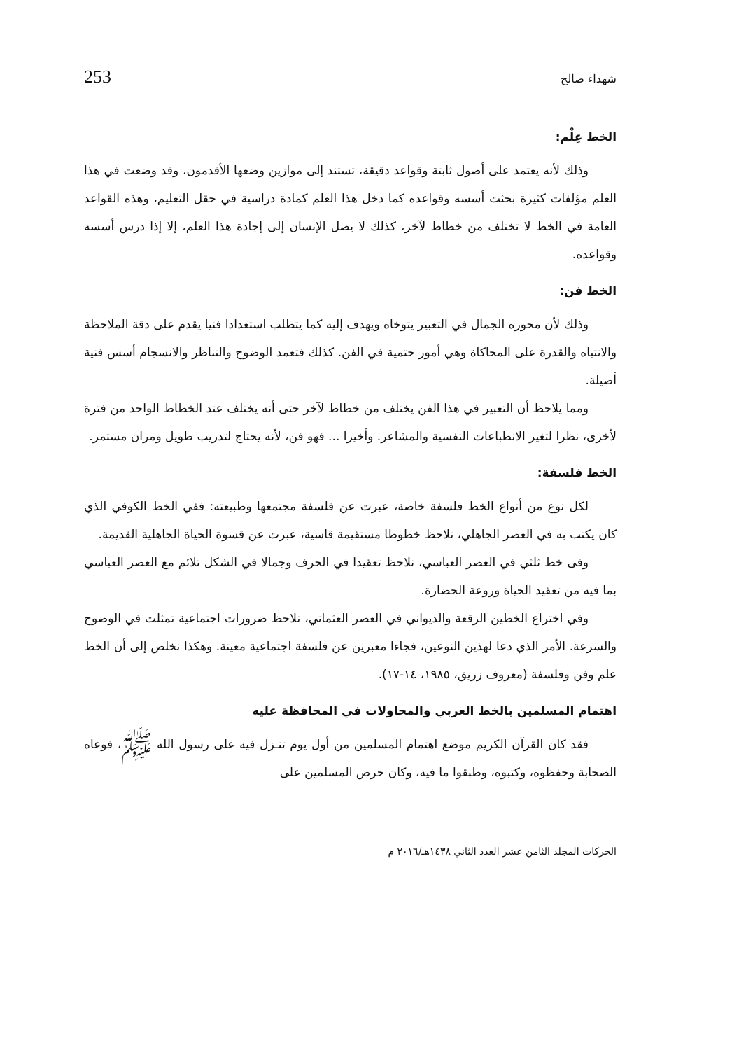شهداء صالح 253
الخط عِلْم:
وذلك لأنه يعتمد على أصول ثابتة وقواعد دقيقة، تستند إلى موازين وضعها الأقدمون، وقد وضعت في هذا العلم مؤلفات كثيرة بحثت أسسه وقواعده كما دخل هذا العلم كمادة دراسية في حقل التعليم، وهذه القواعد العامة في الخط لا تختلف من خطاط لآخر، كذلك لا يصل الإنسان إلى إجادة هذا العلم، إلا إذا درس أسسه وقواعده.
الخط فن:
وذلك لأن محوره الجمال في التعبير يتوخاه ويهدف إليه كما يتطلب استعدادا فنيا يقدم على دقة الملاحظة والانتباه والقدرة على المحاكاة وهي أمور حتمية في الفن. كذلك فتعمد الوضوح والتناظر والانسجام أسس فنية أصيلة.
ومما يلاحظ أن التعبير في هذا الفن يختلف من خطاط لآخر حتى أنه يختلف عند الخطاط الواحد من فترة لأخرى، نظرا لتغير الانطباعات النفسية والمشاعر. وأخيرا ... فهو فن، لأنه يحتاج لتدريب طويل ومران مستمر.
الخط فلسفة:
لكل نوع من أنواع الخط فلسفة خاصة، عبرت عن فلسفة مجتمعها وطبيعته: ففي الخط الكوفي الذي كان يكتب به في العصر الجاهلي، نلاحظ خطوطا مستقيمة قاسية، عبرت عن قسوة الحياة الجاهلية القديمة.
وفى خط ثلثي في العصر العباسي، نلاحظ تعقيدا في الحرف وجمالا في الشكل تلائم مع العصر العباسي بما فيه من تعقيد الحياة وروعة الحضارة.
وفي اختراع الخطين الرقعة والديواني في العصر العثماني، نلاحظ ضرورات اجتماعية تمثلت في الوضوح والسرعة. الأمر الذي دعا لهذين النوعين، فجاءا معبرين عن فلسفة اجتماعية معينة. وهكذا نخلص إلى أن الخط علم وفن وفلسفة (معروف زريق، ١٩٨٥، ١٤-١٧).
اهتمام المسلمين بالخط العربي والمحاولات في المحافظة عليه
فقد كان القرآن الكريم موضع اهتمام المسلمين من أول يوم تنـزل فيه على رسول الله ﷺ، فوعاه الصحابة وحفظوه، وكتبوه، وطبقوا ما فيه، وكان حرص المسلمين على
الحركات المجلد الثامن عشر العدد الثاني ١٤٣٨هـ/٢٠١٦ م